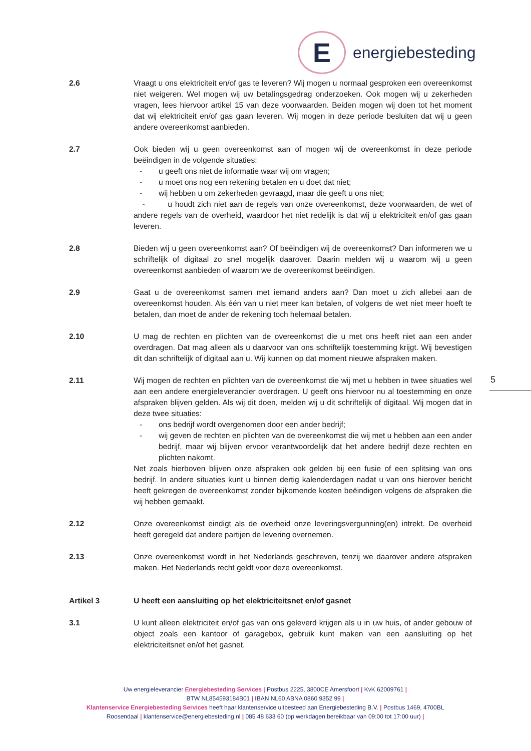E
energiebesteding
2.6 Vraagt u ons elektriciteit en/of gas te leveren? Wij mogen u normaal gesproken een overeenkomst niet weigeren. Wel mogen wij uw betalingsgedrag onderzoeken. Ook mogen wij u zekerheden vragen, lees hiervoor artikel 15 van deze voorwaarden. Beiden mogen wij doen tot het moment dat wij elektriciteit en/of gas gaan leveren. Wij mogen in deze periode besluiten dat wij u geen andere overeenkomst aanbieden.
2.7 Ook bieden wij u geen overeenkomst aan of mogen wij de overeenkomst in deze periode beëindigen in de volgende situaties:
- u geeft ons niet de informatie waar wij om vragen;
- u moet ons nog een rekening betalen en u doet dat niet;
- wij hebben u om zekerheden gevraagd, maar die geeft u ons niet;
- u houdt zich niet aan de regels van onze overeenkomst, deze voorwaarden, de wet of andere regels van de overheid, waardoor het niet redelijk is dat wij u elektriciteit en/of gas gaan leveren.
2.8 Bieden wij u geen overeenkomst aan? Of beëindigen wij de overeenkomst? Dan informeren we u schriftelijk of digitaal zo snel mogelijk daarover. Daarin melden wij u waarom wij u geen overeenkomst aanbieden of waarom we de overeenkomst beëindigen.
2.9 Gaat u de overeenkomst samen met iemand anders aan? Dan moet u zich allebei aan de overeenkomst houden. Als één van u niet meer kan betalen, of volgens de wet niet meer hoeft te betalen, dan moet de ander de rekening toch helemaal betalen.
2.10 U mag de rechten en plichten van de overeenkomst die u met ons heeft niet aan een ander overdragen. Dat mag alleen als u daarvoor van ons schriftelijk toestemming krijgt. Wij bevestigen dit dan schriftelijk of digitaal aan u. Wij kunnen op dat moment nieuwe afspraken maken.
2.11 Wij mogen de rechten en plichten van de overeenkomst die wij met u hebben in twee situaties wel aan een andere energieleverancier overdragen. U geeft ons hiervoor nu al toestemming en onze afspraken blijven gelden. Als wij dit doen, melden wij u dit schriftelijk of digitaal. Wij mogen dat in deze twee situaties:
- ons bedrijf wordt overgenomen door een ander bedrijf;
- wij geven de rechten en plichten van de overeenkomst die wij met u hebben aan een ander bedrijf, maar wij blijven ervoor verantwoordelijk dat het andere bedrijf deze rechten en plichten nakomt.
Net zoals hierboven blijven onze afspraken ook gelden bij een fusie of een splitsing van ons bedrijf. In andere situaties kunt u binnen dertig kalenderdagen nadat u van ons hierover bericht heeft gekregen de overeenkomst zonder bijkomende kosten beëindigen volgens de afspraken die wij hebben gemaakt.
2.12 Onze overeenkomst eindigt als de overheid onze leveringsvergunning(en) intrekt. De overheid heeft geregeld dat andere partijen de levering overnemen.
2.13 Onze overeenkomst wordt in het Nederlands geschreven, tenzij we daarover andere afspraken maken. Het Nederlands recht geldt voor deze overeenkomst.
Artikel 3 U heeft een aansluiting op het elektriciteitsnet en/of gasnet
3.1 U kunt alleen elektriciteit en/of gas van ons geleverd krijgen als u in uw huis, of ander gebouw of object zoals een kantoor of garagebox, gebruik kunt maken van een aansluiting op het elektriciteitsnet en/of het gasnet.
5
Uw energieleverancier Energiebesteding Services | Postbus 2225, 3800CE Amersfoort | KvK 62009761 |
BTW NL854593184B01 | IBAN NL60 ABNA 0860 9352 99 |
Klantenservice Energiebesteding Services heeft haar klantenservice uitbesteed aan Energiebesteding B.V. | Postbus 1469, 4700BL Roosendaal | klantenservice@energiebesteding.nl | 085 48 633 60 (op werkdagen bereikbaar van 09:00 tot 17:00 uur) |